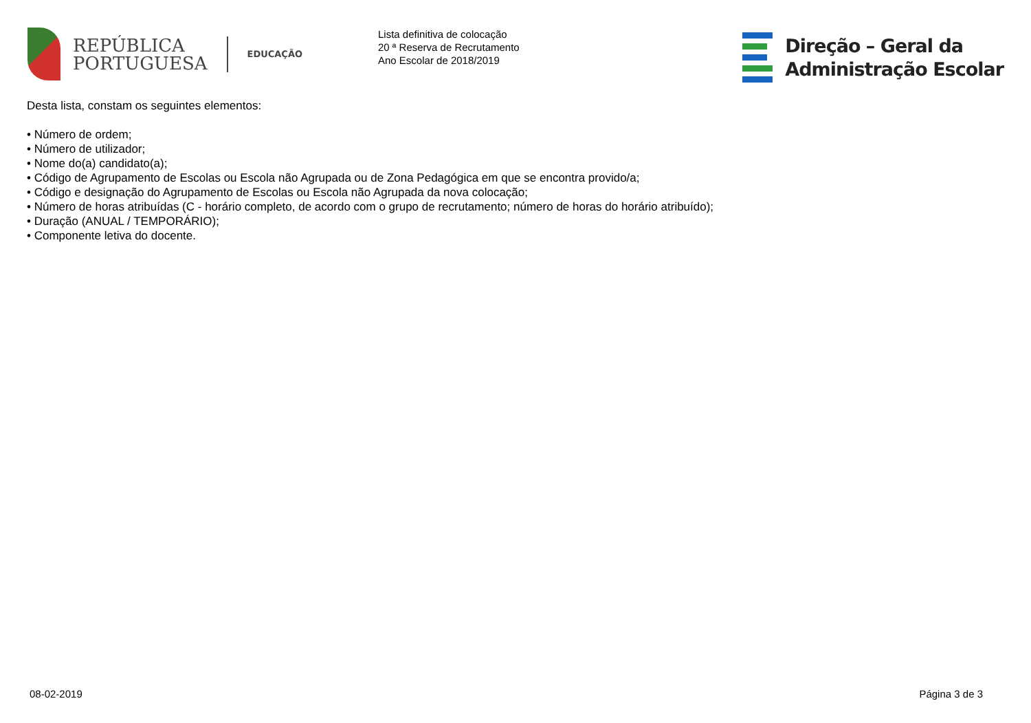REPÚBLICA
PORTUGUESA
EDUCAÇÃO
Lista definitiva de colocação
20 ª Reserva de Recrutamento
Ano Escolar de 2018/2019
Direção – Geral da
Administração Escolar
Desta lista, constam os seguintes elementos:
• Número de ordem;
• Número de utilizador;
• Nome do(a) candidato(a);
• Código de Agrupamento de Escolas ou Escola não Agrupada ou de Zona Pedagógica em que se encontra provido/a;
• Código e designação do Agrupamento de Escolas ou Escola não Agrupada da nova colocação;
• Número de horas atribuídas (C - horário completo, de acordo com o grupo de recrutamento; número de horas do horário atribuído);
• Duração (ANUAL / TEMPORÁRIO);
• Componente letiva do docente.
08-02-2019 Página 3 de 3